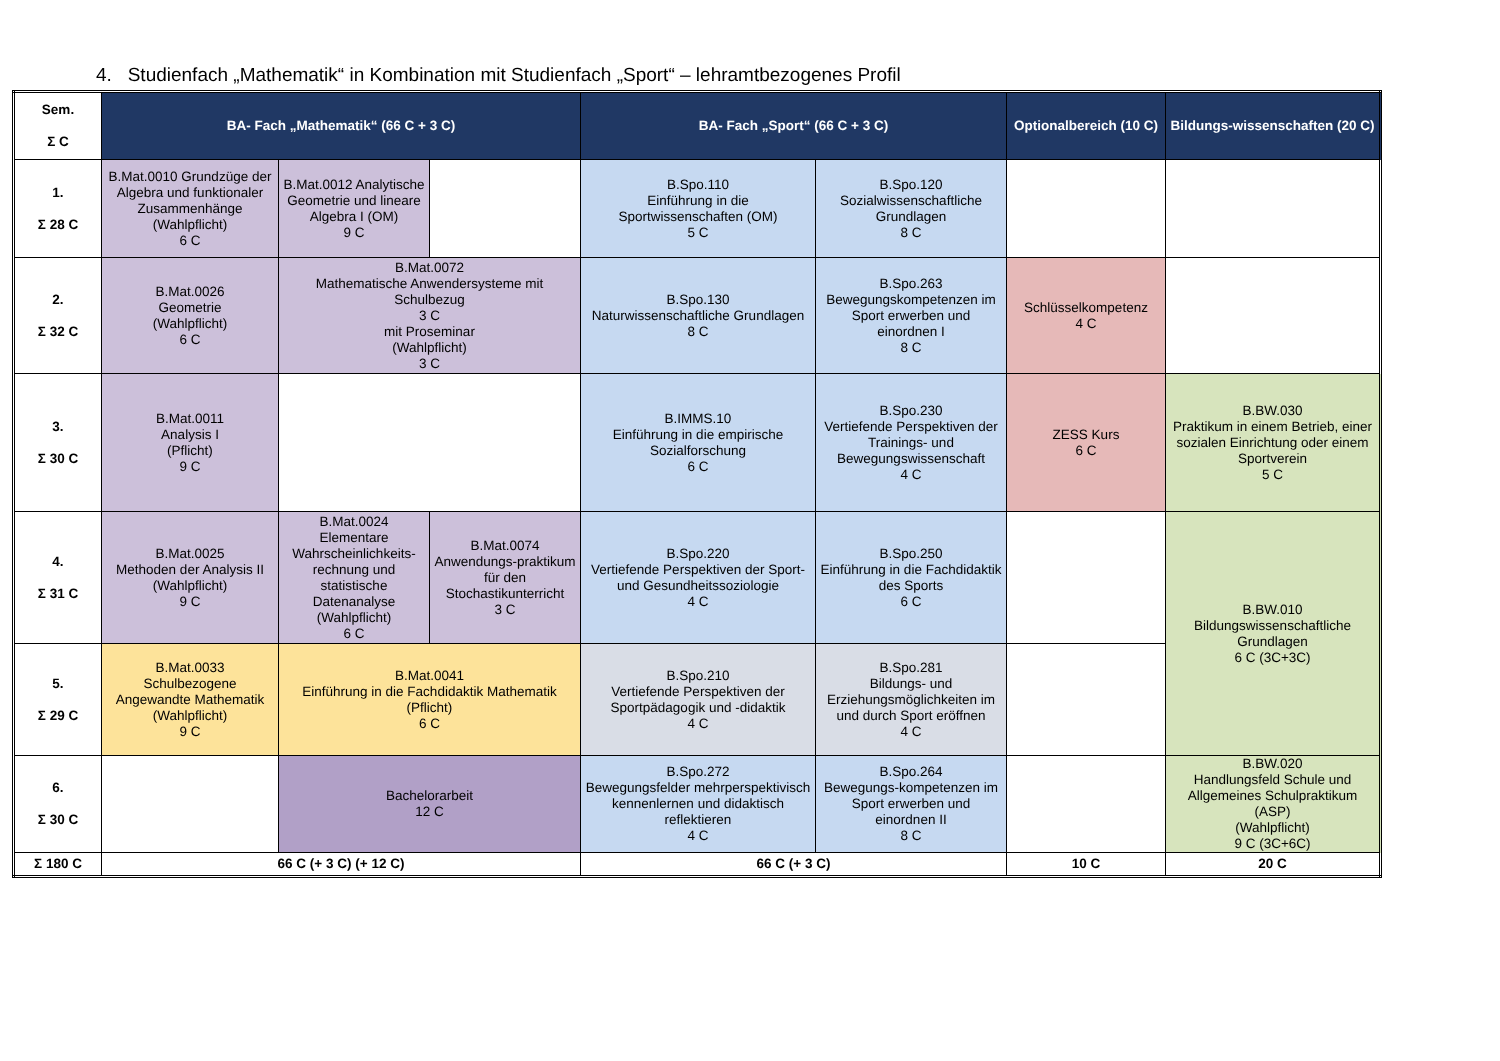4. Studienfach „Mathematik“ in Kombination mit Studienfach „Sport“ – lehramtbezogenes Profil
| Sem. Σ C | BA- Fach „Mathematik“ (66 C + 3 C) | | | BA- Fach „Sport“ (66 C + 3 C) | | Optionalbereich (10 C) | Bildungs-wissenschaften (20 C) |
| --- | --- | --- | --- | --- | --- | --- | --- |
| 1. Σ 28 C | B.Mat.0010 Grundzüge der Algebra und funktionaler Zusammenhänge (Wahlpflicht) 6 C | B.Mat.0012 Analytische Geometrie und lineare Algebra I (OM) 9 C | | B.Spo.110 Einführung in die Sportwissenschaften (OM) 5 C | B.Spo.120 Sozialwissenschaftliche Grundlagen 8 C | | |
| 2. Σ 32 C | B.Mat.0026 Geometrie (Wahlpflicht) 6 C | B.Mat.0072 Mathematische Anwendersysteme mit Schulbezug 3 C mit Proseminar (Wahlpflicht) 3 C | | B.Spo.130 Naturwissenschaftliche Grundlagen 8 C | B.Spo.263 Bewegungskompetenzen im Sport erwerben und einordnen I 8 C | Schlüsselkompetenz 4 C | |
| 3. Σ 30 C | B.Mat.0011 Analysis I (Pflicht) 9 C | | | B.IMMS.10 Einführung in die empirische Sozialforschung 6 C | B.Spo.230 Vertiefende Perspektiven der Trainings- und Bewegungswissenschaft 4 C | ZESS Kurs 6 C | B.BW.030 Praktikum in einem Betrieb, einer sozialen Einrichtung oder einem Sportverein 5 C |
| 4. Σ 31 C | B.Mat.0025 Methoden der Analysis II (Wahlpflicht) 9 C | B.Mat.0024 Elementare Wahrscheinlichkeits-rechnung und statistische Datenanalyse (Wahlpflicht) 6 C | B.Mat.0074 Anwendungs-praktikum für den Stochastikunterricht 3 C | B.Spo.220 Vertiefende Perspektiven der Sport- und Gesundheitssoziologie 4 C | B.Spo.250 Einführung in die Fachdidaktik des Sports 6 C | | B.BW.010 Bildungswissenschaftliche Grundlagen 6 C (3C+3C) |
| 5. Σ 29 C | B.Mat.0033 Schulbezogene Angewandte Mathematik (Wahlpflicht) 9 C | B.Mat.0041 Einführung in die Fachdidaktik Mathematik (Pflicht) 6 C | | B.Spo.210 Vertiefende Perspektiven der Sportpädagogik und -didaktik 4 C | B.Spo.281 Bildungs- und Erziehungsmöglichkeiten im und durch Sport eröffnen 4 C | | |
| 6. Σ 30 C | | Bachelorarbeit 12 C | | B.Spo.272 Bewegungsfelder mehrperspektivisch kennenlernen und didaktisch reflektieren 4 C | B.Spo.264 Bewegungs-kompetenzen im Sport erwerben und einordnen II 8 C | | B.BW.020 Handlungsfeld Schule und Allgemeines Schulpraktikum (ASP) (Wahlpflicht) 9 C (3C+6C) |
| Σ 180 C | 66 C (+ 3 C) (+ 12 C) | | | 66 C (+ 3 C) | | 10 C | 20 C |